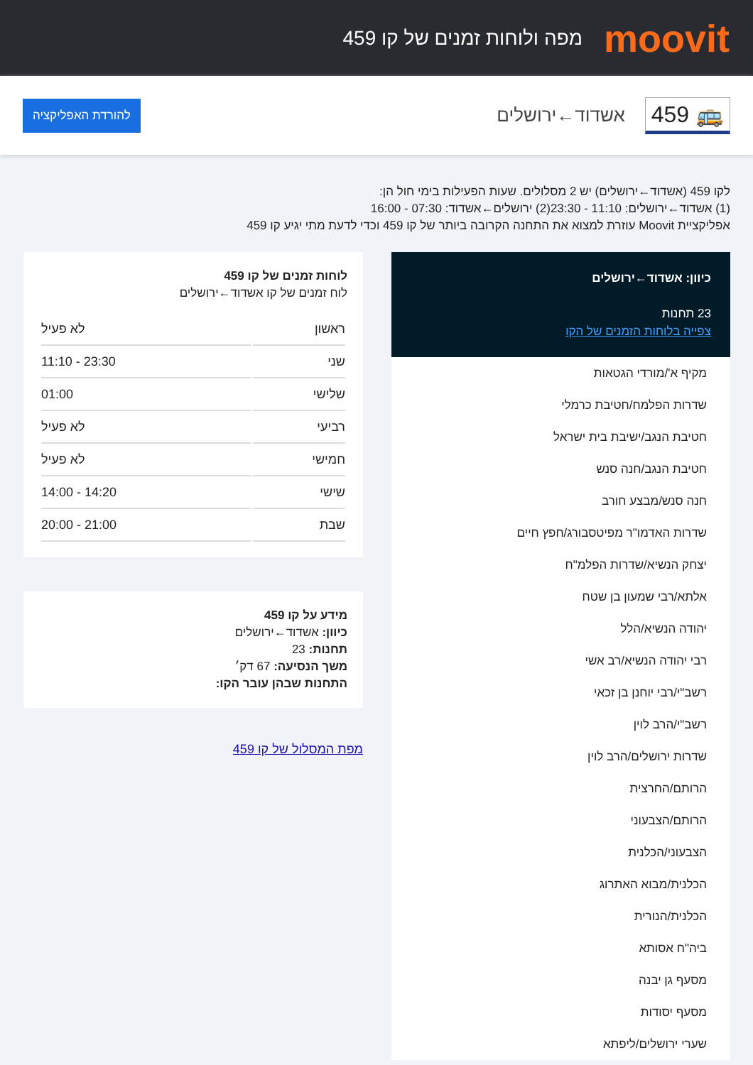moovit
מפה ולוחות זמנים של קו 459
🚌 459
אשדוד←ירושלים
להורדת האפליקציה
לקו 459 (אשדוד←ירושלים) יש 2 מסלולים. שעות הפעילות בימי חול הן:
(1) אשדוד←ירושלים: 11:10 - 23:30(2) ירושלים←אשדוד: 07:30 - 16:00
אפליקציית Moovit עוזרת למצוא את התחנה הקרובה ביותר של קו 459 וכדי לדעת מתי יגיע קו 459
כיוון: אשדוד←ירושלים
23 תחנות
צפייה בלוחות הזמנים של הקו
מקיף א'/מורדי הגטאות
שדרות הפלמח/חטיבת כרמלי
חטיבת הנגב/ישיבת בית ישראל
חטיבת הנגב/חנה סנש
חנה סנש/מבצע חורב
שדרות האדמו"ר מפיטסבורג/חפץ חיים
יצחק הנשיא/שדרות הפלמ"ח
אלתא/רבי שמעון בן שטח
יהודה הנשיא/הלל
רבי יהודה הנשיא/רב אשי
רשב"י/רבי יוחנן בן זכאי
רשב"י/הרב לוין
שדרות ירושלים/הרב לוין
הרותם/החרצית
הרותם/הצבעוני
הצבעוני/הכלנית
הכלנית/מבוא האתרוג
הכלנית/הנורית
ביה"ח אסותא
מסעף גן יבנה
מסעף יסודות
שערי ירושלים/ליפתא
לוחות זמנים של קו 459
לוח זמנים של קו אשדוד←ירושלים
| ראשון | לא פעיל |
| שני | 11:10 - 23:30 |
| שלישי | 01:00 |
| רביעי | לא פעיל |
| חמישי | לא פעיל |
| שישי | 14:00 - 14:20 |
| שבת | 20:00 - 21:00 |
מידע על קו 459
כיוון: אשדוד←ירושלים
תחנות: 23
משך הנסיעה: 67 דק׳
התחנות שבהן עובר הקו:
מפת המסלול של קו 459